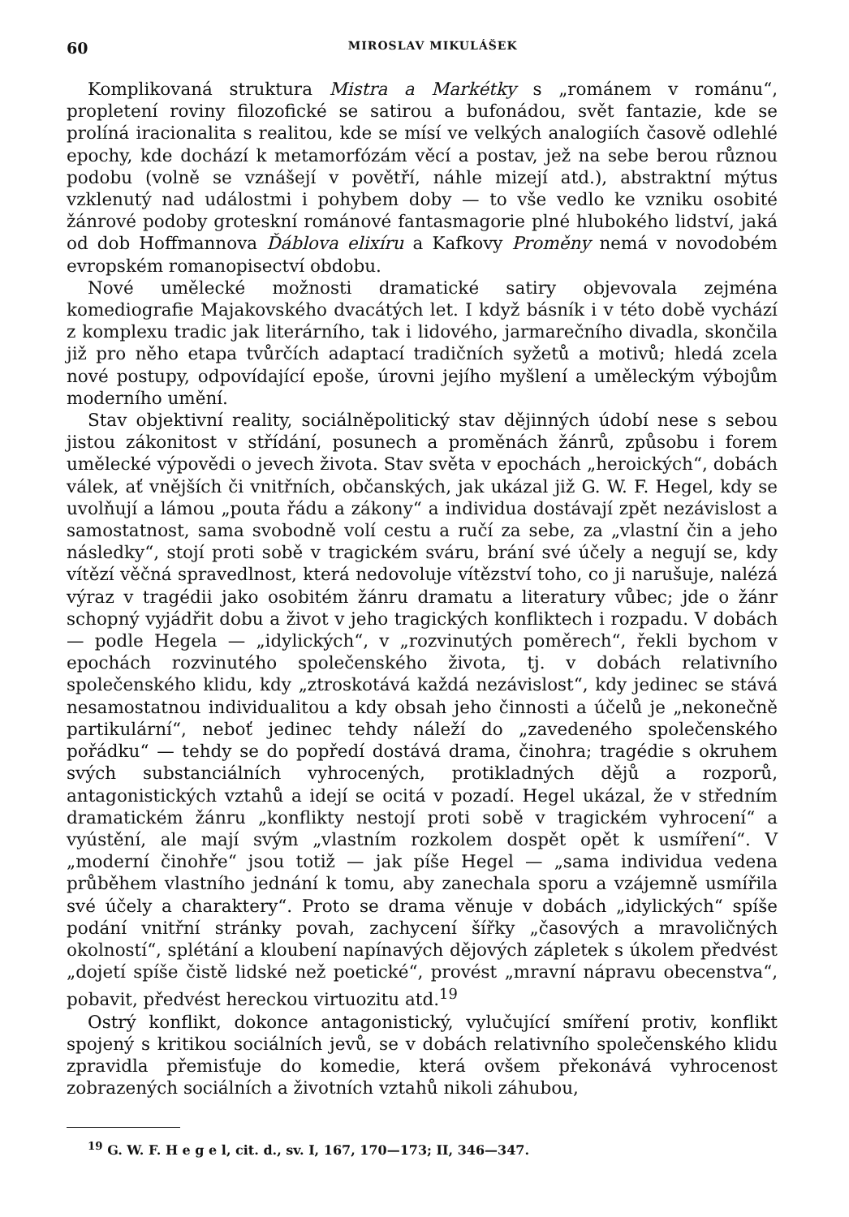60 MIROSLAV MIKULÁŠEK
Komplikovaná struktura Mistra a Markétky s „románem v románu“, propletení roviny filozofické se satirou a bufonádou, svět fantazie, kde se prolíná iracionalita s realitou, kde se mísí ve velkých analogiích časově odlehlé epochy, kde dochází k metamorfózám věcí a postav, jež na sebe berou různou podobu (volně se vznášejí v povětří, náhle mizejí atd.), abstraktní mýtus vzklenutý nad událostmi i pohybem doby — to vše vedlo ke vzniku osobité žánrové podoby groteskní románové fantasmagorie plné hlubokého lidství, jaká od dob Hoffmannova Ďáblova elixíru a Kafkovy Proměny nemá v novodobém evropském romanopisectví obdobu.
Nové umělecké možnosti dramatické satiry objevovala zejména komediografie Majakovského dvacátých let. I když básník i v této době vychází z komplexu tradic jak literárního, tak i lidového, jarmarečního divadla, skončila již pro něho etapa tvůrčích adaptací tradičních syžetů a motivů; hledá zcela nové postupy, odpovídající epoše, úrovni jejího myšlení a uměleckým výbojům moderního umění.
Stav objektivní reality, sociálněpolitický stav dějinných údobí nese s sebou jistou zákonitost v střídání, posunech a proměnách žánrů, způsobu i forem umělecké výpovědi o jevech života. Stav světa v epochách „heroických“, dobách válek, ať vnějších či vnitřních, občanských, jak ukázal již G. W. F. Hegel, kdy se uvolňují a lámou „pouta řádu a zákony“ a individua dostávají zpět nezávislost a samostatnost, sama svobodně volí cestu a ručí za sebe, za „vlastní čin a jeho následky“, stojí proti sobě v tragickém sváru, brání své účely a negují se, kdy vítězí věčná spravedlnost, která nedovoluje vítězství toho, co ji narušuje, nalézá výraz v tragédii jako osobitém žánru dramatu a literatury vůbec; jde o žánr schopný vyjádřit dobu a život v jeho tragických konfliktech i rozpadu. V dobách — podle Hegela — „idylických“, v „rozvinutých poměrech“, řekli bychom v epochách rozvinutého společenského života, tj. v dobách relativního společenského klidu, kdy „ztroskotává každá nezávislost“, kdy jedinec se stává nesamostatnou individualitou a kdy obsah jeho činnosti a účelů je „nekonečně partikulární“, neboť jedinec tehdy náleží do „zavedeného společenského pořádku“ — tehdy se do popředí dostává drama, činohra; tragédie s okruhem svých substanciálních vyhrocených, protikladných dějů a rozporů, antagonistických vztahů a idejí se ocitá v pozadí. Hegel ukázal, že v středním dramatickém žánru „konflikty nestojí proti sobě v tragickém vyhrocení“ a vyústění, ale mají svým „vlastním rozkolem dospět opět k usmíření“. V „moderní činohře“ jsou totiž — jak píše Hegel — „sama individua vedena průběhem vlastního jednání k tomu, aby zanechala sporu a vzájemně usmířila své účely a charaktery“. Proto se drama věnuje v dobách „idylických“ spíše podání vnitřní stránky povah, zachycení šířky „časových a mravoličných okolností“, splétání a kloubení napínavých dějových zápletek s úkolem předvést „dojetí spíše čistě lidské než poetické“, provést „mravní nápravu obecenstva“, pobavit, předvést hereckou virtuozitu atd.<sup>19</sup>
Ostrý konflikt, dokonce antagonistický, vylučující smíření protiv, konflikt spojený s kritikou sociálních jevů, se v dobách relativního společenského klidu zpravidla přemisťuje do komedie, která ovšem překonává vyhrocenost zobrazených sociálních a životních vztahů nikoli záhubou,
<sup>19</sup> G. W. F. H e g e l, cit. d., sv. I, 167, 170—173; II, 346—347.